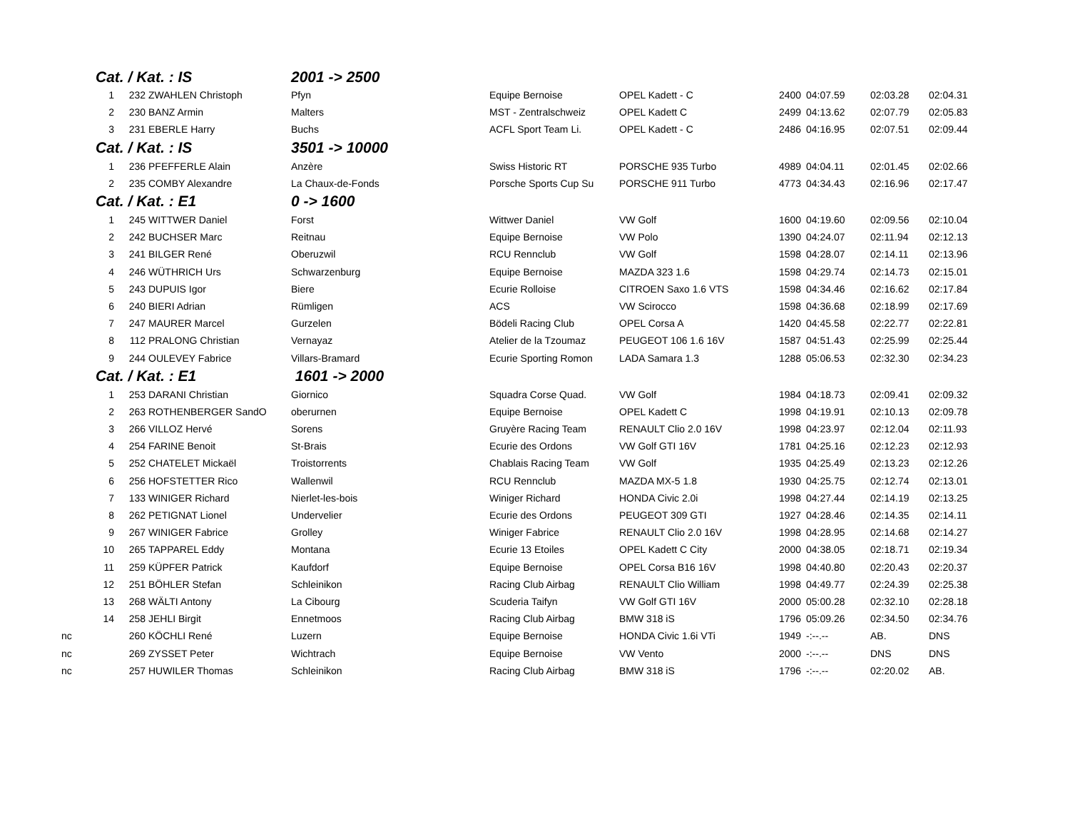| | Cat. / Kat. : IS | | | 2001 -> 2500 | | | | | | |
| | 1 | 232 | ZWAHLEN Christoph | Pfyn | Equipe Bernoise | OPEL Kadett - C | 2400 | 04:07.59 | 02:03.28 | 02:04.31 |
| | 2 | 230 | BANZ Armin | Malters | MST - Zentralschweiz | OPEL Kadett C | 2499 | 04:13.62 | 02:07.79 | 02:05.83 |
| | 3 | 231 | EBERLE Harry | Buchs | ACFL Sport Team Li. | OPEL Kadett - C | 2486 | 04:16.95 | 02:07.51 | 02:09.44 |
| | Cat. / Kat. : IS | | | 3501 -> 10000 | | | | | | |
| | 1 | 236 | PFEFFERLE Alain | Anzère | Swiss Historic RT | PORSCHE 935 Turbo | 4989 | 04:04.11 | 02:01.45 | 02:02.66 |
| | 2 | 235 | COMBY Alexandre | La Chaux-de-Fonds | Porsche Sports Cup Su | PORSCHE 911 Turbo | 4773 | 04:34.43 | 02:16.96 | 02:17.47 |
| | Cat. / Kat. : E1 | | | 0 -> 1600 | | | | | | |
| | 1 | 245 | WITTWER Daniel | Forst | Wittwer Daniel | VW Golf | 1600 | 04:19.60 | 02:09.56 | 02:10.04 |
| | 2 | 242 | BUCHSER Marc | Reitnau | Equipe Bernoise | VW Polo | 1390 | 04:24.07 | 02:11.94 | 02:12.13 |
| | 3 | 241 | BILGER René | Oberuzwil | RCU Rennclub | VW Golf | 1598 | 04:28.07 | 02:14.11 | 02:13.96 |
| | 4 | 246 | WÜTHRICH Urs | Schwarzenburg | Equipe Bernoise | MAZDA 323 1.6 | 1598 | 04:29.74 | 02:14.73 | 02:15.01 |
| | 5 | 243 | DUPUIS Igor | Biere | Ecurie Rolloise | CITROEN Saxo 1.6 VTS | 1598 | 04:34.46 | 02:16.62 | 02:17.84 |
| | 6 | 240 | BIERI Adrian | Rümligen | ACS | VW Scirocco | 1598 | 04:36.68 | 02:18.99 | 02:17.69 |
| | 7 | 247 | MAURER Marcel | Gurzelen | Bödeli Racing Club | OPEL Corsa A | 1420 | 04:45.58 | 02:22.77 | 02:22.81 |
| | 8 | 112 | PRALONG Christian | Vernayaz | Atelier de la Tzoumaz | PEUGEOT 106 1.6 16V | 1587 | 04:51.43 | 02:25.99 | 02:25.44 |
| | 9 | 244 | OULEVEY Fabrice | Villars-Bramard | Ecurie Sporting Romon | LADA Samara 1.3 | 1288 | 05:06.53 | 02:32.30 | 02:34.23 |
| | Cat. / Kat. : E1 | | | 1601 -> 2000 | | | | | | |
| | 1 | 253 | DARANI Christian | Giornico | Squadra Corse Quad. | VW Golf | 1984 | 04:18.73 | 02:09.41 | 02:09.32 |
| | 2 | 263 | ROTHENBERGER SandO | oberurnen | Equipe Bernoise | OPEL Kadett C | 1998 | 04:19.91 | 02:10.13 | 02:09.78 |
| | 3 | 266 | VILLOZ Hervé | Sorens | Gruyère Racing Team | RENAULT Clio 2.0 16V | 1998 | 04:23.97 | 02:12.04 | 02:11.93 |
| | 4 | 254 | FARINE Benoit | St-Brais | Ecurie des Ordons | VW Golf GTI 16V | 1781 | 04:25.16 | 02:12.23 | 02:12.93 |
| | 5 | 252 | CHATELET Mickaël | Troistorrents | Chablais Racing Team | VW Golf | 1935 | 04:25.49 | 02:13.23 | 02:12.26 |
| | 6 | 256 | HOFSTETTER Rico | Wallenwil | RCU Rennclub | MAZDA MX-5 1.8 | 1930 | 04:25.75 | 02:12.74 | 02:13.01 |
| | 7 | 133 | WINIGER Richard | Nierlet-les-bois | Winiger Richard | HONDA Civic 2.0i | 1998 | 04:27.44 | 02:14.19 | 02:13.25 |
| | 8 | 262 | PETIGNAT Lionel | Undervelier | Ecurie des Ordons | PEUGEOT 309 GTI | 1927 | 04:28.46 | 02:14.35 | 02:14.11 |
| | 9 | 267 | WINIGER Fabrice | Grolley | Winiger Fabrice | RENAULT Clio 2.0 16V | 1998 | 04:28.95 | 02:14.68 | 02:14.27 |
| | 10 | 265 | TAPPAREL Eddy | Montana | Ecurie 13 Etoiles | OPEL Kadett C City | 2000 | 04:38.05 | 02:18.71 | 02:19.34 |
| | 11 | 259 | KÜPFER Patrick | Kaufdorf | Equipe Bernoise | OPEL Corsa B16 16V | 1998 | 04:40.80 | 02:20.43 | 02:20.37 |
| | 12 | 251 | BÖHLER Stefan | Schleinikon | Racing Club Airbag | RENAULT Clio William | 1998 | 04:49.77 | 02:24.39 | 02:25.38 |
| | 13 | 268 | WÄLTI Antony | La Cibourg | Scuderia Taifyn | VW Golf GTI 16V | 2000 | 05:00.28 | 02:32.10 | 02:28.18 |
| | 14 | 258 | JEHLI Birgit | Ennetmoos | Racing Club Airbag | BMW 318 iS | 1796 | 05:09.26 | 02:34.50 | 02:34.76 |
| nc | | 260 | KÖCHLI René | Luzern | Equipe Bernoise | HONDA Civic 1.6i VTi | 1949 | -:--.-- | AB. | DNS |
| nc | | 269 | ZYSSET Peter | Wichtrach | Equipe Bernoise | VW Vento | 2000 | -:--.-- | DNS | DNS |
| nc | | 257 | HUWILER Thomas | Schleinikon | Racing Club Airbag | BMW 318 iS | 1796 | -:--.-- | 02:20.02 | AB. |